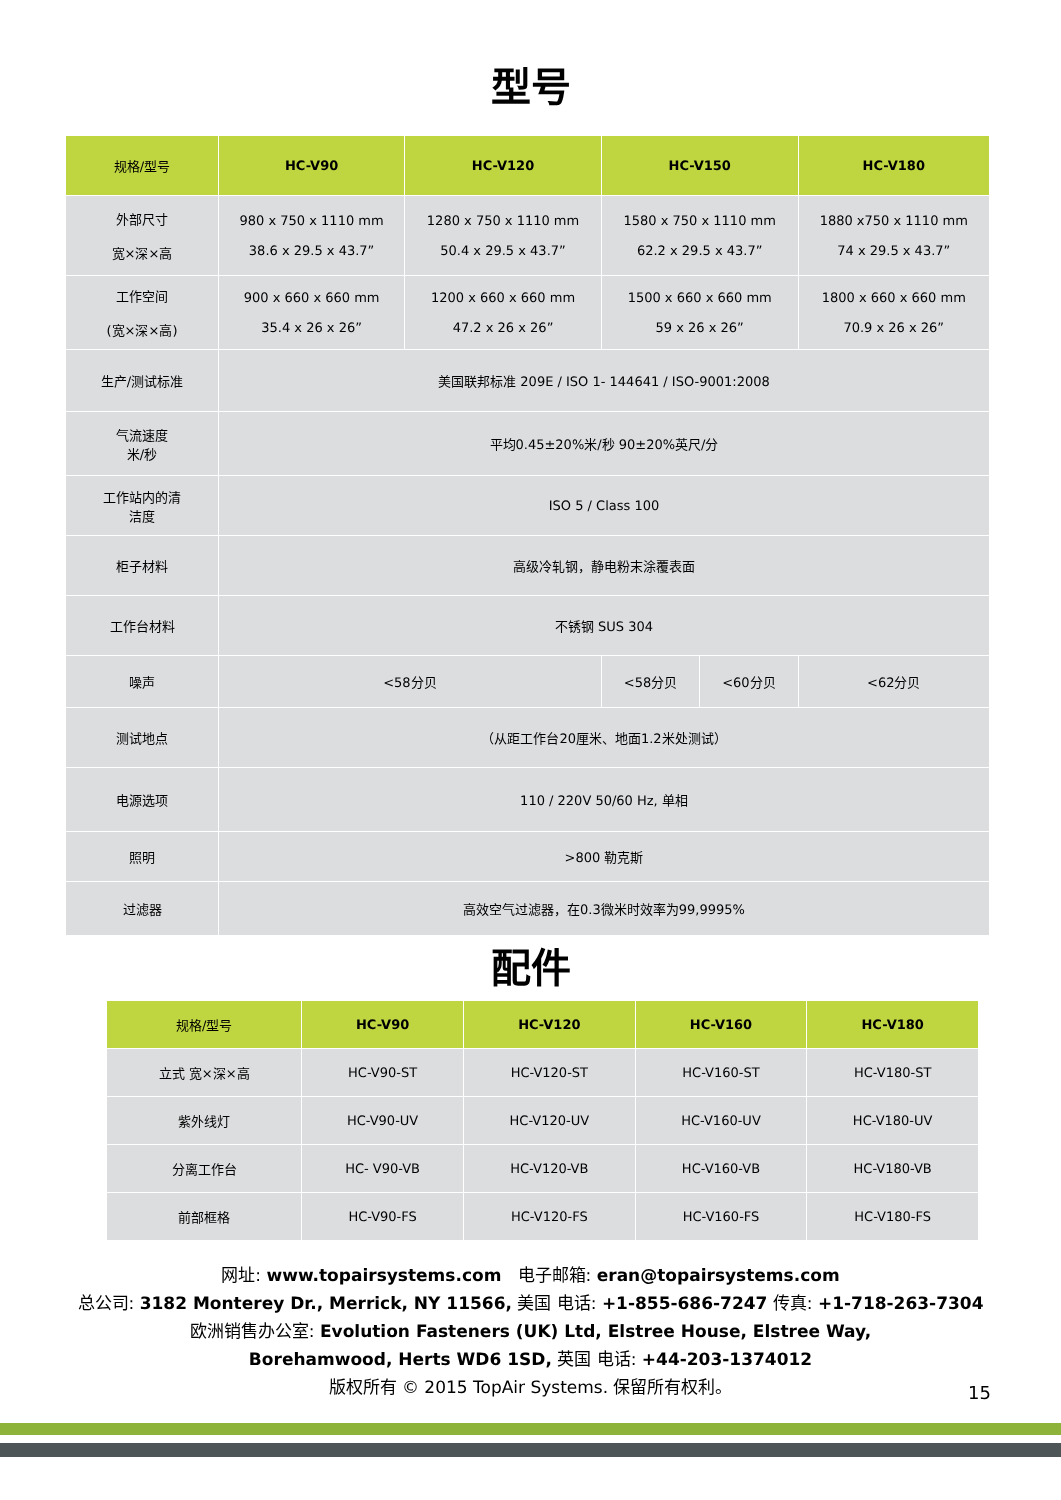型号
| 规格/型号 | HC-V90 | HC-V120 | HC-V150 | | HC-V180 |
| --- | --- | --- | --- | --- | --- |
| 外部尺寸 宽×深×高 | 980 x 750 x 1110 mm 38.6 x 29.5 x 43.7” | 1280 x 750 x 1110 mm 50.4 x 29.5 x 43.7” | 1580 x 750 x 1110 mm 62.2 x 29.5 x 43.7” | | 1880 x750 x 1110 mm 74 x 29.5 x 43.7” |
| 工作空间 (宽×深×高) | 900 x 660 x 660 mm 35.4 x 26 x 26” | 1200 x 660 x 660 mm 47.2 x 26 x 26” | 1500 x 660 x 660 mm 59 x 26 x 26” | | 1800 x 660 x 660 mm 70.9 x 26 x 26” |
| 生产/测试标准 | 美国联邦标准 209E / ISO 1- 144641 / ISO-9001:2008 | | | | |
| 气流速度 米/秒 | 平均0.45±20%米/秒 90±20%英尺/分 | | | | |
| 工作站内的清 洁度 | ISO 5 / Class 100 | | | | |
| 柜子材料 | 高级冷轧钢，静电粉末涂覆表面 | | | | |
| 工作台材料 | 不锈钢 SUS 304 | | | | |
| 噪声 | <58分贝 | | <58分贝 | <60分贝 | <62分贝 |
| 测试地点 | （从距工作台20厘米、地面1.2米处测试） | | | | |
| 电源选项 | 110 / 220V 50/60 Hz, 单相 | | | | |
| 照明 | >800 勒克斯 | | | | |
| 过滤器 | 高效空气过滤器，在0.3微米时效率为99,9995% | | | | |
配件
| 规格/型号 | HC-V90 | HC-V120 | HC-V160 | HC-V180 |
| --- | --- | --- | --- | --- |
| 立式 宽×深×高 | HC-V90-ST | HC-V120-ST | HC-V160-ST | HC-V180-ST |
| 紫外线灯 | HC-V90-UV | HC-V120-UV | HC-V160-UV | HC-V180-UV |
| 分离工作台 | HC- V90-VB | HC-V120-VB | HC-V160-VB | HC-V180-VB |
| 前部框格 | HC-V90-FS | HC-V120-FS | HC-V160-FS | HC-V180-FS |
网址: www.topairsystems.com 电子邮箱: eran@topairsystems.com
总公司: 3182 Monterey Dr., Merrick, NY 11566, 美国 电话: +1-855-686-7247 传真: +1-718-263-7304
欧洲销售办公室: Evolution Fasteners (UK) Ltd, Elstree House, Elstree Way,
Borehamwood, Herts WD6 1SD, 英国 电话: +44-203-1374012
版权所有 © 2015 TopAir Systems. 保留所有权利。
15